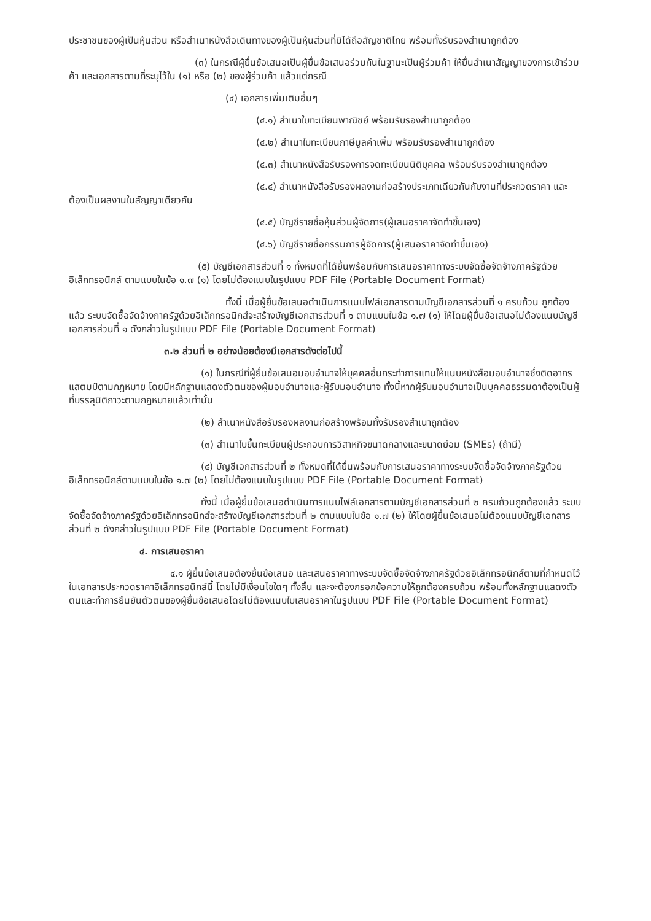ประชาชนของผู้เป็นหุ้นส่วน หรือสำเนาหนังสือเดินทางของผู้เป็นหุ้นส่วนที่มิได้ถือสัญชาติไทย พร้อมทั้งรับรองสำเนาถูกต้อง
(๓) ในกรณีผู้ยื่นข้อเสนอเป็นผู้ยื่นข้อเสนอร่วมกันในฐานะเป็นผู้ร่วมค้า ให้ยื่นสำเนาสัญญาของการเข้าร่วมค้า และเอกสารตามที่ระบุไว้ใน (๑) หรือ (๒) ของผู้ร่วมค้า แล้วแต่กรณี
(๔) เอกสารเพิ่มเติมอื่นๆ
(๔.๑) สำเนาใบทะเบียนพาณิชย์ พร้อมรับรองสำเนาถูกต้อง
(๔.๒) สำเนาใบทะเบียนภาษีมูลค่าเพิ่ม พร้อมรับรองสำเนาถูกต้อง
(๔.๓) สำเนาหนังสือรับรองการจดทะเบียนนิติบุคคล พร้อมรับรองสำเนาถูกต้อง
(๔.๔) สำเนาหนังสือรับรองผลงานก่อสร้างประเภทเดียวกันกับงานที่ประกวดราคา และต้องเป็นผลงานในสัญญาเดียวกัน
(๔.๕) บัญชีรายชื่อหุ้นส่วนผู้จัดการ(ผู้เสนอราคาจัดทำขึ้นเอง)
(๔.๖) บัญชีรายชื่อกรรมการผู้จัดการ(ผู้เสนอราคาจัดทำขึ้นเอง)
(๕) บัญชีเอกสารส่วนที่ ๑ ทั้งหมดที่ได้ยื่นพร้อมกับการเสนอราคาทางระบบจัดซื้อจัดจ้างภาครัฐด้วยอิเล็กทรอนิกส์ ตามแบบในข้อ ๑.๗ (๑) โดยไม่ต้องแนบในรูปแบบ PDF File (Portable Document Format)
ทั้งนี้ เมื่อผู้ยื่นข้อเสนอดำเนินการแนบไฟล์เอกสารตามบัญชีเอกสารส่วนที่ ๑ ครบถ้วน ถูกต้องแล้ว ระบบจัดซื้อจัดจ้างภาครัฐด้วยอิเล็กทรอนิกส์จะสร้างบัญชีเอกสารส่วนที่ ๑ ตามแบบในข้อ ๑.๗ (๑) ให้โดยผู้ยื่นข้อเสนอไม่ต้องแนบบัญชีเอกสารส่วนที่ ๑ ดังกล่าวในรูปแบบ PDF File (Portable Document Format)
๓.๒ ส่วนที่ ๒ อย่างน้อยต้องมีเอกสารดังต่อไปนี้
(๑) ในกรณีที่ผู้ยื่นข้อเสนอมอบอำนาจให้บุคคลอื่นกระทำการแทนให้แนบหนังสือมอบอำนาจซึ่งติดอากรแสตมป์ตามกฎหมาย โดยมีหลักฐานแสดงตัวตนของผู้มอบอำนาจและผู้รับมอบอำนาจ ทั้งนี้หากผู้รับมอบอำนาจเป็นบุคคลธรรมดาต้องเป็นผู้ที่บรรลุนิติภาวะตามกฎหมายแล้วเท่านั้น
(๒) สำเนาหนังสือรับรองผลงานก่อสร้างพร้อมทั้งรับรองสำเนาถูกต้อง
(๓) สำเนาใบขึ้นทะเบียนผู้ประกอบการวิสาหกิจขนาดกลางและขนาดย่อม (SMEs) (ถ้ามี)
(๔) บัญชีเอกสารส่วนที่ ๒ ทั้งหมดที่ได้ยื่นพร้อมกับการเสนอราคาทางระบบจัดซื้อจัดจ้างภาครัฐด้วยอิเล็กทรอนิกส์ตามแบบในข้อ ๑.๗ (๒) โดยไม่ต้องแนบในรูปแบบ PDF File (Portable Document Format)
ทั้งนี้ เมื่อผู้ยื่นข้อเสนอดำเนินการแนบไฟล์เอกสารตามบัญชีเอกสารส่วนที่ ๒ ครบถ้วนถูกต้องแล้ว ระบบจัดซื้อจัดจ้างภาครัฐด้วยอิเล็กทรอนิกส์จะสร้างบัญชีเอกสารส่วนที่ ๒ ตามแบบในข้อ ๑.๗ (๒) ให้โดยผู้ยื่นข้อเสนอไม่ต้องแนบบัญชีเอกสารส่วนที่ ๒ ดังกล่าวในรูปแบบ PDF File (Portable Document Format)
๔. การเสนอราคา
๔.๑ ผู้ยื่นข้อเสนอต้องยื่นข้อเสนอ และเสนอราคาทางระบบจัดซื้อจัดจ้างภาครัฐด้วยอิเล็กทรอนิกส์ตามที่กำหนดไว้ในเอกสารประกวดราคาอิเล็กทรอนิกส์นี้ โดยไม่มีเงื่อนไขใดๆ ทั้งสิ้น และจะต้องกรอกข้อความให้ถูกต้องครบถ้วน พร้อมทั้งหลักฐานแสดงตัวตนและทำการยืนยันตัวตนของผู้ยื่นข้อเสนอโดยไม่ต้องแนบใบเสนอราคาในรูปแบบ PDF File (Portable Document Format)